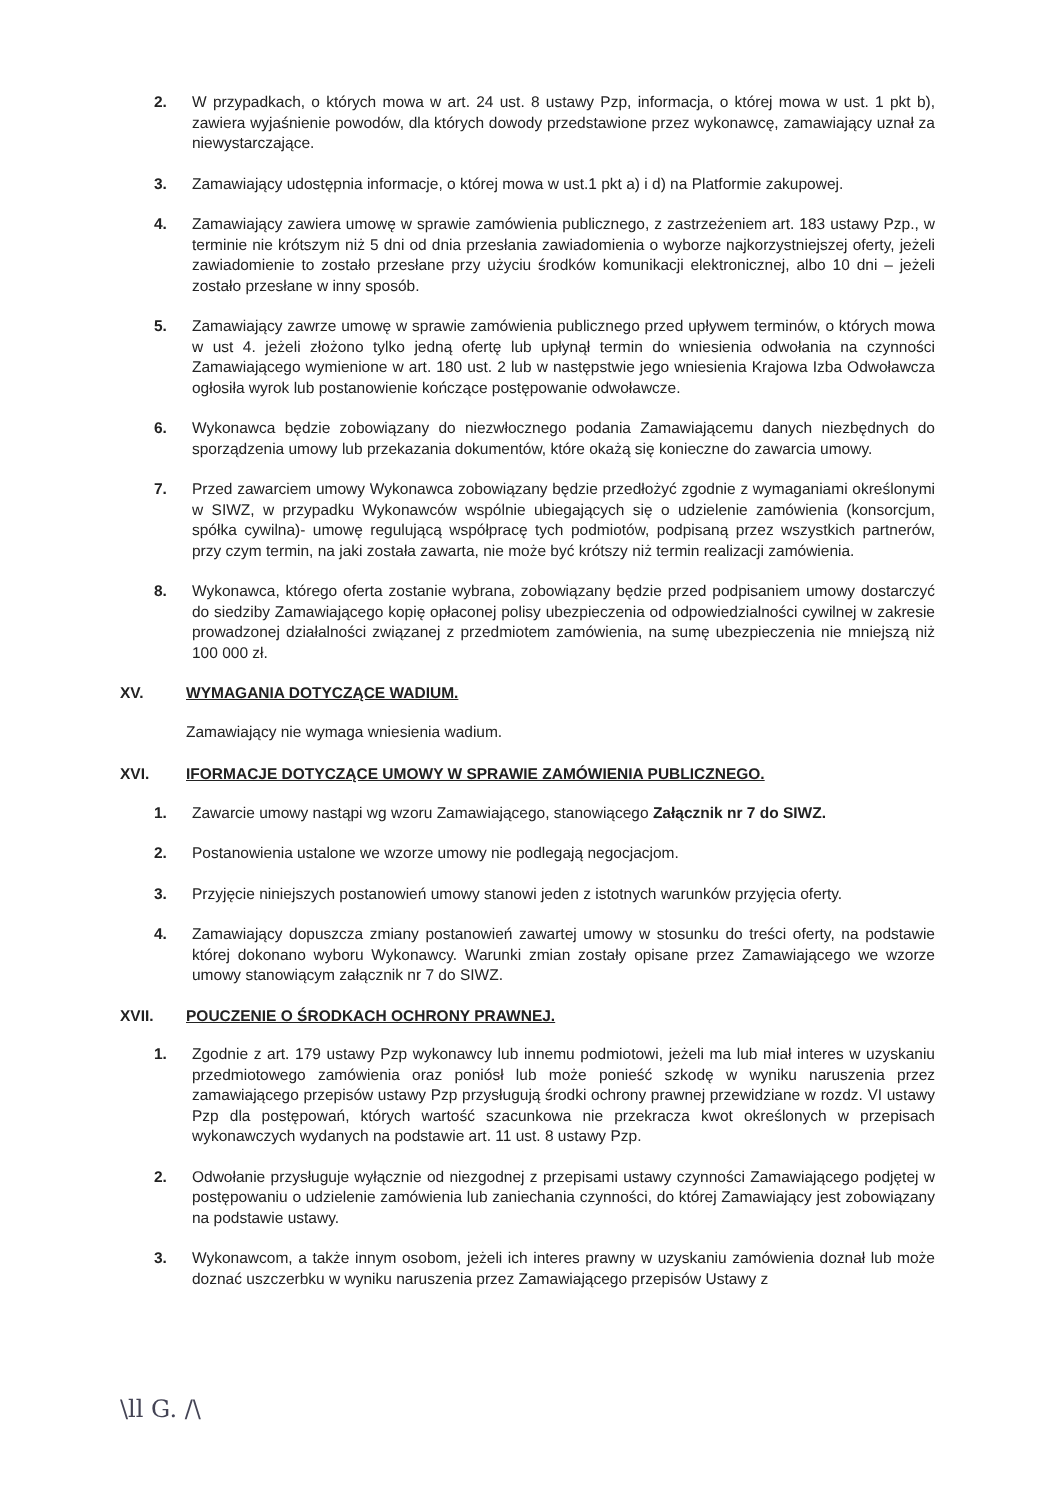2. W przypadkach, o których mowa w art. 24 ust. 8 ustawy Pzp, informacja, o której mowa w ust. 1 pkt b), zawiera wyjaśnienie powodów, dla których dowody przedstawione przez wykonawcę, zamawiający uznał za niewystarczające.
3. Zamawiający udostępnia informacje, o której mowa w ust.1 pkt a) i d) na Platformie zakupowej.
4. Zamawiający zawiera umowę w sprawie zamówienia publicznego, z zastrzeżeniem art. 183 ustawy Pzp., w terminie nie krótszym niż 5 dni od dnia przesłania zawiadomienia o wyborze najkorzystniejszej oferty, jeżeli zawiadomienie to zostało przesłane przy użyciu środków komunikacji elektronicznej, albo 10 dni – jeżeli zostało przesłane w inny sposób.
5. Zamawiający zawrze umowę w sprawie zamówienia publicznego przed upływem terminów, o których mowa w ust 4. jeżeli złożono tylko jedną ofertę lub upłynął termin do wniesienia odwołania na czynności Zamawiającego wymienione w art. 180 ust. 2 lub w następstwie jego wniesienia Krajowa Izba Odwoławcza ogłosiła wyrok lub postanowienie kończące postępowanie odwoławcze.
6. Wykonawca będzie zobowiązany do niezwłocznego podania Zamawiającemu danych niezbędnych do sporządzenia umowy lub przekazania dokumentów, które okażą się konieczne do zawarcia umowy.
7. Przed zawarciem umowy Wykonawca zobowiązany będzie przedłożyć zgodnie z wymaganiami określonymi w SIWZ, w przypadku Wykonawców wspólnie ubiegających się o udzielenie zamówienia (konsorcjum, spółka cywilna)- umowę regulującą współpracę tych podmiotów, podpisaną przez wszystkich partnerów, przy czym termin, na jaki została zawarta, nie może być krótszy niż termin realizacji zamówienia.
8. Wykonawca, którego oferta zostanie wybrana, zobowiązany będzie przed podpisaniem umowy dostarczyć do siedziby Zamawiającego kopię opłaconej polisy ubezpieczenia od odpowiedzialności cywilnej w zakresie prowadzonej działalności związanej z przedmiotem zamówienia, na sumę ubezpieczenia nie mniejszą niż 100 000 zł.
XV. WYMAGANIA DOTYCZĄCE WADIUM.
Zamawiający nie wymaga wniesienia wadium.
XVI. IFORMACJE DOTYCZĄCE UMOWY W SPRAWIE ZAMÓWIENIA PUBLICZNEGO.
1. Zawarcie umowy nastąpi wg wzoru Zamawiającego, stanowiącego Załącznik nr 7 do SIWZ.
2. Postanowienia ustalone we wzorze umowy nie podlegają negocjacjom.
3. Przyjęcie niniejszych postanowień umowy stanowi jeden z istotnych warunków przyjęcia oferty.
4. Zamawiający dopuszcza zmiany postanowień zawartej umowy w stosunku do treści oferty, na podstawie której dokonano wyboru Wykonawcy. Warunki zmian zostały opisane przez Zamawiającego we wzorze umowy stanowiącym załącznik nr 7 do SIWZ.
XVII. POUCZENIE O ŚRODKACH OCHRONY PRAWNEJ.
1. Zgodnie z art. 179 ustawy Pzp wykonawcy lub innemu podmiotowi, jeżeli ma lub miał interes w uzyskaniu przedmiotowego zamówienia oraz poniósł lub może ponieść szkodę w wyniku naruszenia przez zamawiającego przepisów ustawy Pzp przysługują środki ochrony prawnej przewidziane w rozdz. VI ustawy Pzp dla postępowań, których wartość szacunkowa nie przekracza kwot określonych w przepisach wykonawczych wydanych na podstawie art. 11 ust. 8 ustawy Pzp.
2. Odwołanie przysługuje wyłącznie od niezgodnej z przepisami ustawy czynności Zamawiającego podjętej w postępowaniu o udzielenie zamówienia lub zaniechania czynności, do której Zamawiający jest zobowiązany na podstawie ustawy.
3. Wykonawcom, a także innym osobom, jeżeli ich interes prawny w uzyskaniu zamówienia doznał lub może doznać uszczerbku w wyniku naruszenia przez Zamawiającego przepisów Ustawy z
\ll G. /\